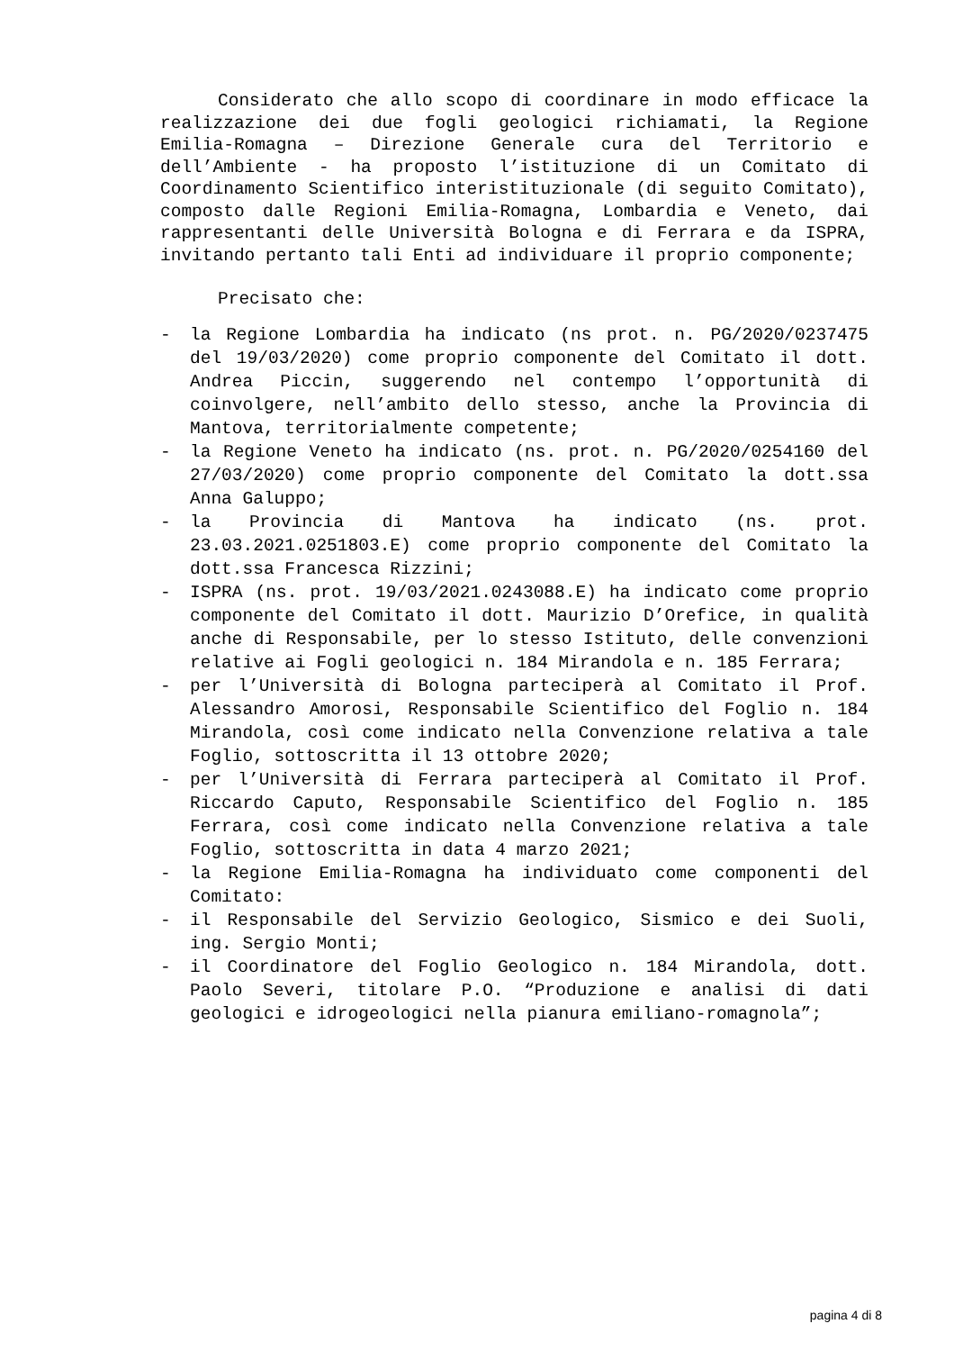Considerato che allo scopo di coordinare in modo efficace la realizzazione dei due fogli geologici richiamati, la Regione Emilia-Romagna – Direzione Generale cura del Territorio e dell’Ambiente - ha proposto l’istituzione di un Comitato di Coordinamento Scientifico interistituzionale (di seguito Comitato), composto dalle Regioni Emilia-Romagna, Lombardia e Veneto, dai rappresentanti delle Università Bologna e di Ferrara e da ISPRA, invitando pertanto tali Enti ad individuare il proprio componente;
Precisato che:
- la Regione Lombardia ha indicato (ns prot. n. PG/2020/0237475 del 19/03/2020) come proprio componente del Comitato il dott. Andrea Piccin, suggerendo nel contempo l’opportunità di coinvolgere, nell’ambito dello stesso, anche la Provincia di Mantova, territorialmente competente;
- la Regione Veneto ha indicato (ns. prot. n. PG/2020/0254160 del 27/03/2020) come proprio componente del Comitato la dott.ssa Anna Galuppo;
- la Provincia di Mantova ha indicato (ns. prot. 23.03.2021.0251803.E) come proprio componente del Comitato la dott.ssa Francesca Rizzini;
- ISPRA (ns. prot. 19/03/2021.0243088.E) ha indicato come proprio componente del Comitato il dott. Maurizio D’Orefice, in qualità anche di Responsabile, per lo stesso Istituto, delle convenzioni relative ai Fogli geologici n. 184 Mirandola e n. 185 Ferrara;
- per l’Università di Bologna parteciperà al Comitato il Prof. Alessandro Amorosi, Responsabile Scientifico del Foglio n. 184 Mirandola, così come indicato nella Convenzione relativa a tale Foglio, sottoscritta il 13 ottobre 2020;
- per l’Università di Ferrara parteciperà al Comitato il Prof. Riccardo Caputo, Responsabile Scientifico del Foglio n. 185 Ferrara, così come indicato nella Convenzione relativa a tale Foglio, sottoscritta in data 4 marzo 2021;
- la Regione Emilia-Romagna ha individuato come componenti del Comitato:
- il Responsabile del Servizio Geologico, Sismico e dei Suoli, ing. Sergio Monti;
- il Coordinatore del Foglio Geologico n. 184 Mirandola, dott. Paolo Severi, titolare P.O. “Produzione e analisi di dati geologici e idrogeologici nella pianura emiliano-romagnola”;
pagina 4 di 8